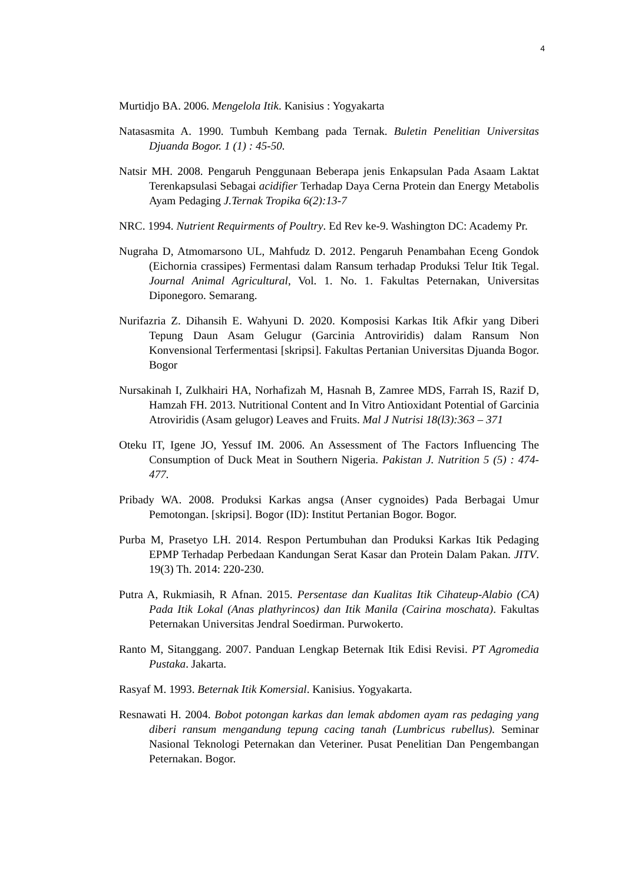4
Murtidjo BA. 2006. Mengelola Itik. Kanisius : Yogyakarta
Natasasmita A. 1990. Tumbuh Kembang pada Ternak. Buletin Penelitian Universitas Djuanda Bogor. 1 (1) : 45-50.
Natsir MH. 2008. Pengaruh Penggunaan Beberapa jenis Enkapsulan Pada Asaam Laktat Terenkapsulasi Sebagai acidifier Terhadap Daya Cerna Protein dan Energy Metabolis Ayam Pedaging J.Ternak Tropika 6(2):13-7
NRC. 1994. Nutrient Requirments of Poultry. Ed Rev ke-9. Washington DC: Academy Pr.
Nugraha D, Atmomarsono UL, Mahfudz D. 2012. Pengaruh Penambahan Eceng Gondok (Eichornia crassipes) Fermentasi dalam Ransum terhadap Produksi Telur Itik Tegal. Journal Animal Agricultural, Vol. 1. No. 1. Fakultas Peternakan, Universitas Diponegoro. Semarang.
Nurifazria Z. Dihansih E. Wahyuni D. 2020. Komposisi Karkas Itik Afkir yang Diberi Tepung Daun Asam Gelugur (Garcinia Antroviridis) dalam Ransum Non Konvensional Terfermentasi [skripsi]. Fakultas Pertanian Universitas Djuanda Bogor. Bogor
Nursakinah I, Zulkhairi HA, Norhafizah M, Hasnah B, Zamree MDS, Farrah IS, Razif D, Hamzah FH. 2013. Nutritional Content and In Vitro Antioxidant Potential of Garcinia Atroviridis (Asam gelugor) Leaves and Fruits. Mal J Nutrisi 18(l3):363 – 371
Oteku IT, Igene JO, Yessuf IM. 2006. An Assessment of The Factors Influencing The Consumption of Duck Meat in Southern Nigeria. Pakistan J. Nutrition 5 (5) : 474-477.
Pribady WA. 2008. Produksi Karkas angsa (Anser cygnoides) Pada Berbagai Umur Pemotongan. [skripsi]. Bogor (ID): Institut Pertanian Bogor. Bogor.
Purba M, Prasetyo LH. 2014. Respon Pertumbuhan dan Produksi Karkas Itik Pedaging EPMP Terhadap Perbedaan Kandungan Serat Kasar dan Protein Dalam Pakan. JITV. 19(3) Th. 2014: 220-230.
Putra A, Rukmiasih, R Afnan. 2015. Persentase dan Kualitas Itik Cihateup-Alabio (CA) Pada Itik Lokal (Anas plathyrincos) dan Itik Manila (Cairina moschata). Fakultas Peternakan Universitas Jendral Soedirman. Purwokerto.
Ranto M, Sitanggang. 2007. Panduan Lengkap Beternak Itik Edisi Revisi. PT Agromedia Pustaka. Jakarta.
Rasyaf M. 1993. Beternak Itik Komersial. Kanisius. Yogyakarta.
Resnawati H. 2004. Bobot potongan karkas dan lemak abdomen ayam ras pedaging yang diberi ransum mengandung tepung cacing tanah (Lumbricus rubellus). Seminar Nasional Teknologi Peternakan dan Veteriner. Pusat Penelitian Dan Pengembangan Peternakan. Bogor.